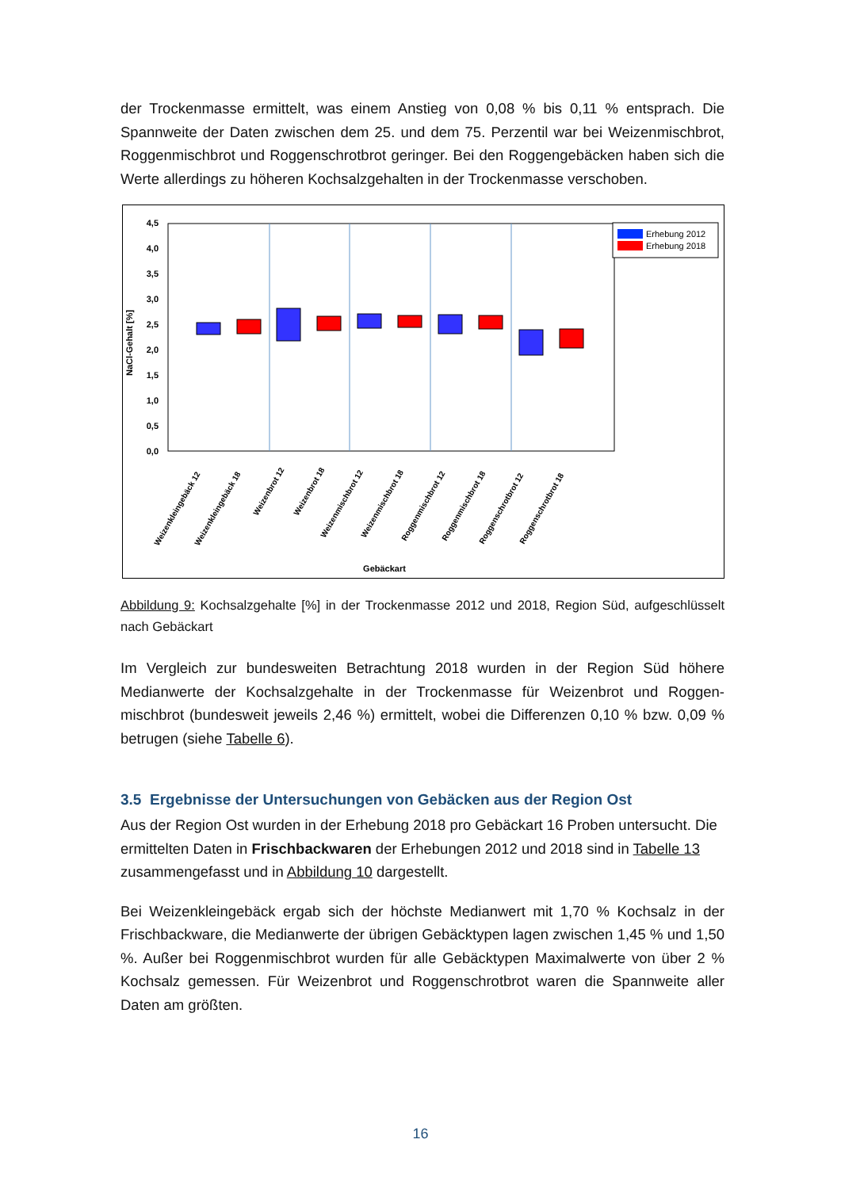der Trockenmasse ermittelt, was einem Anstieg von 0,08 % bis 0,11 % entsprach. Die Spannweite der Daten zwischen dem 25. und dem 75. Perzentil war bei Weizenmisch­brot, Roggenmischbrot und Roggenschrotbrot geringer. Bei den Roggengebäcken ha­ben sich die Werte allerdings zu höheren Kochsalzgehalten in der Trockenmasse ver­schoben.
4,5
4,0
3,5
3,0
2,5
2,0
1,5
1,0
0,5
0,0
NaCl-Gehalt [%]
Gebäckart
Erhebung 2012
Erhebung 2018
Weizenkleingebäck 12
Weizenkleingebäck 18
Weizenbrot 12
Weizenbrot 18
Weizenmischbrot 12
Weizenmischbrot 18
Roggenmischbrot 12
Roggenmischbrot 18
Roggenschrotbrot 12
Roggenschrotbrot 18
Abbildung 9: Kochsalzgehalte [%] in der Trockenmasse 2012 und 2018, Region Süd, aufge­schlüsselt nach Gebäckart
Im Vergleich zur bundesweiten Betrachtung 2018 wurden in der Region Süd höhere Medianwerte der Kochsalzgehalte in der Trockenmasse für Weizenbrot und Roggen­mischbrot (bundesweit jeweils 2,46 %) ermittelt, wobei die Differenzen 0,10 % bzw. 0,09 % betrugen (siehe Tabelle 6).
3.5 Ergebnisse der Untersuchungen von Gebäcken aus der Region Ost
Aus der Region Ost wurden in der Erhebung 2018 pro Gebäckart 16 Proben unter­sucht. Die ermittelten Daten in Frischbackwaren der Erhebungen 2012 und 2018 sind in Tabelle 13 zusammengefasst und in Abbildung 10 dargestellt.
Bei Weizenkleingebäck ergab sich der höchste Medianwert mit 1,70 % Kochsalz in der Frischbackware, die Medianwerte der übrigen Gebäcktypen lagen zwischen 1,45 % und 1,50 %. Außer bei Roggenmischbrot wurden für alle Gebäcktypen Maximalwerte von über 2 % Kochsalz gemessen. Für Weizenbrot und Roggenschrotbrot waren die Spannweite aller Daten am größten.
16